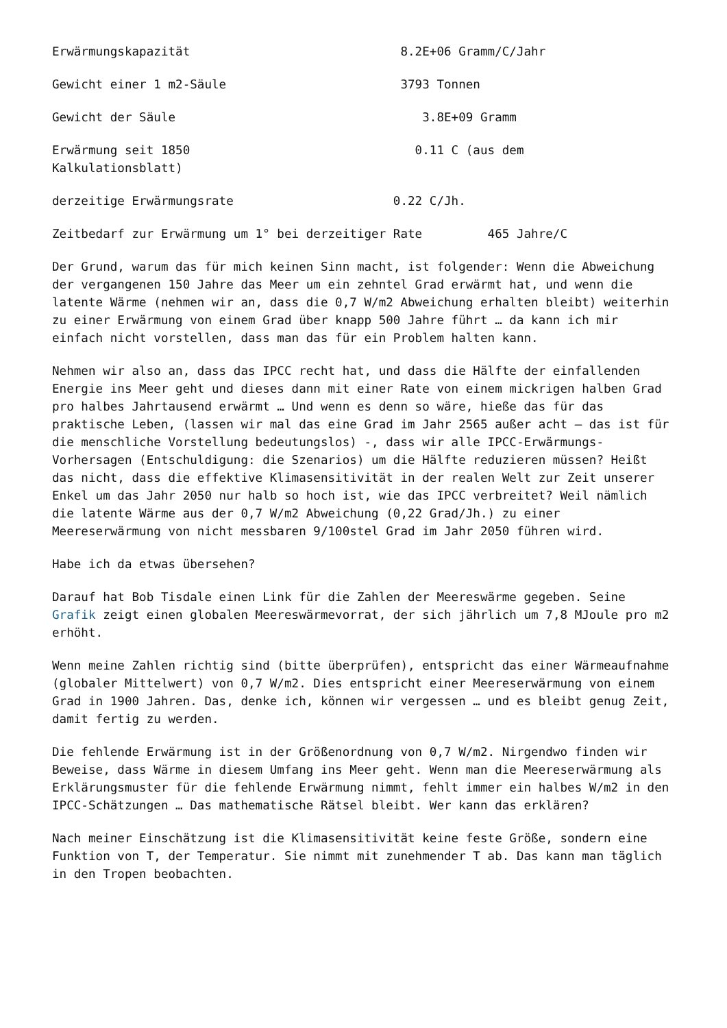Erwärmungskapazität 8.2E+06 Gramm/C/Jahr
Gewicht einer 1 m2-Säule 3793 Tonnen
Gewicht der Säule 3.8E+09 Gramm
Erwärmung seit 1850 0.11 C (aus dem Kalkulationsblatt)
derzeitige Erwärmungsrate 0.22 C/Jh.
Zeitbedarf zur Erwärmung um 1° bei derzeitiger Rate 465 Jahre/C
Der Grund, warum das für mich keinen Sinn macht, ist folgender: Wenn die Abweichung der vergangenen 150 Jahre das Meer um ein zehntel Grad erwärmt hat, und wenn die latente Wärme (nehmen wir an, dass die 0,7 W/m2 Abweichung erhalten bleibt) weiterhin zu einer Erwärmung von einem Grad über knapp 500 Jahre führt … da kann ich mir einfach nicht vorstellen, dass man das für ein Problem halten kann.
Nehmen wir also an, dass das IPCC recht hat, und dass die Hälfte der einfallenden Energie ins Meer geht und dieses dann mit einer Rate von einem mickrigen halben Grad pro halbes Jahrtausend erwärmt … Und wenn es denn so wäre, hieße das für das praktische Leben, (lassen wir mal das eine Grad im Jahr 2565 außer acht – das ist für die menschliche Vorstellung bedeutungslos) -, dass wir alle IPCC-Erwärmungs-Vorhersagen (Entschuldigung: die Szenarios) um die Hälfte reduzieren müssen? Heißt das nicht, dass die effektive Klimasensitivität in der realen Welt zur Zeit unserer Enkel um das Jahr 2050 nur halb so hoch ist, wie das IPCC verbreitet? Weil nämlich die latente Wärme aus der 0,7 W/m2 Abweichung (0,22 Grad/Jh.) zu einer Meereserwärmung von nicht messbaren 9/100stel Grad im Jahr 2050 führen wird.
Habe ich da etwas übersehen?
Darauf hat Bob Tisdale einen Link für die Zahlen der Meereswärme gegeben. Seine Grafik zeigt einen globalen Meereswärmevorrat, der sich jährlich um 7,8 MJoule pro m2 erhöht.
Wenn meine Zahlen richtig sind (bitte überprüfen), entspricht das einer Wärmeaufnahme (globaler Mittelwert) von 0,7 W/m2. Dies entspricht einer Meereserwärmung von einem Grad in 1900 Jahren. Das, denke ich, können wir vergessen … und es bleibt genug Zeit, damit fertig zu werden.
Die fehlende Erwärmung ist in der Größenordnung von 0,7 W/m2. Nirgendwo finden wir Beweise, dass Wärme in diesem Umfang ins Meer geht. Wenn man die Meereserwärmung als Erklärungsmuster für die fehlende Erwärmung nimmt, fehlt immer ein halbes W/m2 in den IPCC-Schätzungen … Das mathematische Rätsel bleibt. Wer kann das erklären?
Nach meiner Einschätzung ist die Klimasensitivität keine feste Größe, sondern eine Funktion von T, der Temperatur. Sie nimmt mit zunehmender T ab. Das kann man täglich in den Tropen beobachten.